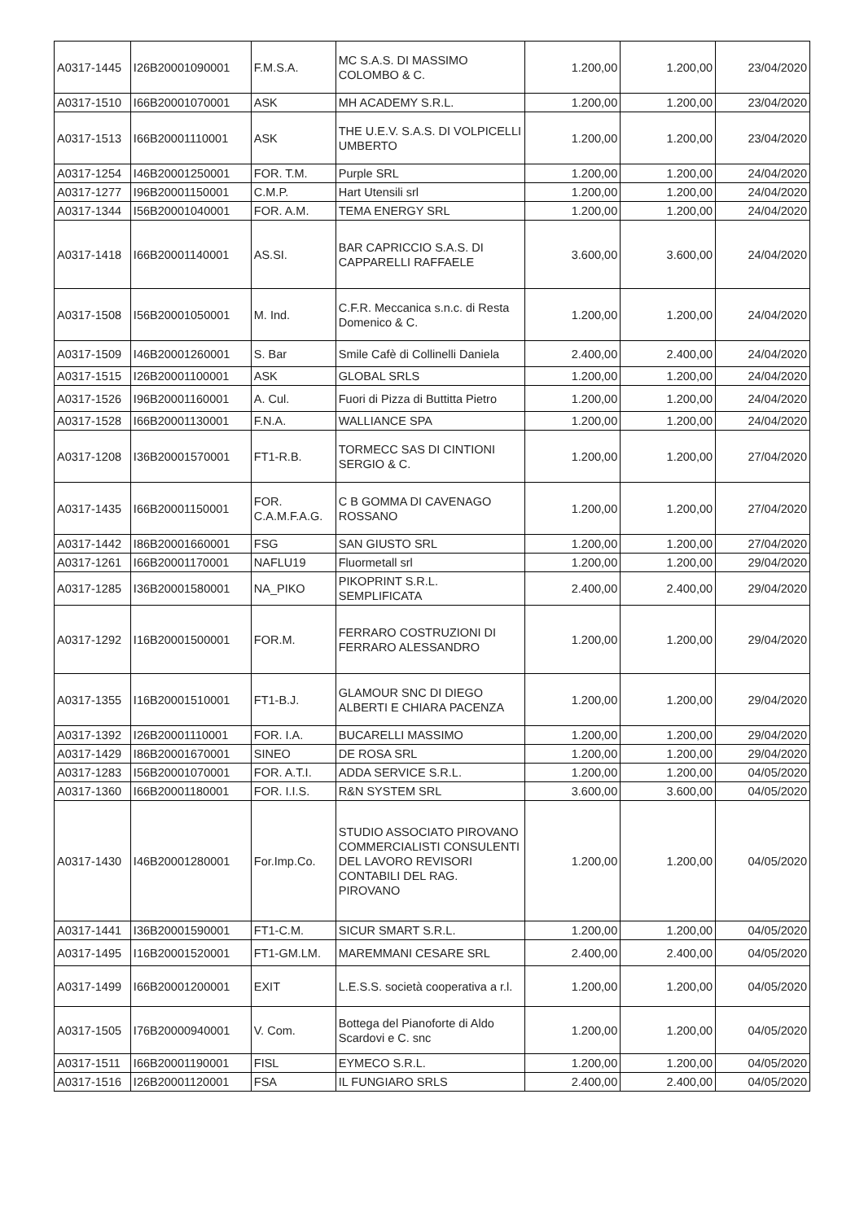| A0317-1445 | I26B20001090001 | F.M.S.A. | MC S.A.S. DI MASSIMO COLOMBO & C. | 1.200,00 | 1.200,00 | 23/04/2020 |
| A0317-1510 | I66B20001070001 | ASK | MH ACADEMY S.R.L. | 1.200,00 | 1.200,00 | 23/04/2020 |
| A0317-1513 | I66B20001110001 | ASK | THE U.E.V. S.A.S. DI VOLPICELLI UMBERTO | 1.200,00 | 1.200,00 | 23/04/2020 |
| A0317-1254 | I46B20001250001 | FOR. T.M. | Purple SRL | 1.200,00 | 1.200,00 | 24/04/2020 |
| A0317-1277 | I96B20001150001 | C.M.P. | Hart Utensili srl | 1.200,00 | 1.200,00 | 24/04/2020 |
| A0317-1344 | I56B20001040001 | FOR. A.M. | TEMA ENERGY SRL | 1.200,00 | 1.200,00 | 24/04/2020 |
| A0317-1418 | I66B20001140001 | AS.SI. | BAR CAPRICCIO S.A.S. DI CAPPARELLI RAFFAELE | 3.600,00 | 3.600,00 | 24/04/2020 |
| A0317-1508 | I56B20001050001 | M. Ind. | C.F.R. Meccanica s.n.c. di Resta Domenico & C. | 1.200,00 | 1.200,00 | 24/04/2020 |
| A0317-1509 | I46B20001260001 | S. Bar | Smile Cafè di Collinelli Daniela | 2.400,00 | 2.400,00 | 24/04/2020 |
| A0317-1515 | I26B20001100001 | ASK | GLOBAL SRLS | 1.200,00 | 1.200,00 | 24/04/2020 |
| A0317-1526 | I96B20001160001 | A. Cul. | Fuori di Pizza di Buttitta Pietro | 1.200,00 | 1.200,00 | 24/04/2020 |
| A0317-1528 | I66B20001130001 | F.N.A. | WALLIANCE SPA | 1.200,00 | 1.200,00 | 24/04/2020 |
| A0317-1208 | I36B20001570001 | FT1-R.B. | TORMECC SAS DI CINTIONI SERGIO & C. | 1.200,00 | 1.200,00 | 27/04/2020 |
| A0317-1435 | I66B20001150001 | FOR. C.A.M.F.A.G. | C B GOMMA DI CAVENAGO ROSSANO | 1.200,00 | 1.200,00 | 27/04/2020 |
| A0317-1442 | I86B20001660001 | FSG | SAN GIUSTO SRL | 1.200,00 | 1.200,00 | 27/04/2020 |
| A0317-1261 | I66B20001170001 | NAFLU19 | Fluormetall srl | 1.200,00 | 1.200,00 | 29/04/2020 |
| A0317-1285 | I36B20001580001 | NA_PIKO | PIKOPRINT S.R.L. SEMPLIFICATA | 2.400,00 | 2.400,00 | 29/04/2020 |
| A0317-1292 | I16B20001500001 | FOR.M. | FERRARO COSTRUZIONI DI FERRARO ALESSANDRO | 1.200,00 | 1.200,00 | 29/04/2020 |
| A0317-1355 | I16B20001510001 | FT1-B.J. | GLAMOUR SNC DI DIEGO ALBERTI E CHIARA PACENZA | 1.200,00 | 1.200,00 | 29/04/2020 |
| A0317-1392 | I26B20001110001 | FOR. I.A. | BUCARELLI MASSIMO | 1.200,00 | 1.200,00 | 29/04/2020 |
| A0317-1429 | I86B20001670001 | SINEO | DE ROSA SRL | 1.200,00 | 1.200,00 | 29/04/2020 |
| A0317-1283 | I56B20001070001 | FOR. A.T.I. | ADDA SERVICE S.R.L. | 1.200,00 | 1.200,00 | 04/05/2020 |
| A0317-1360 | I66B20001180001 | FOR. I.I.S. | R&N SYSTEM SRL | 3.600,00 | 3.600,00 | 04/05/2020 |
| A0317-1430 | I46B20001280001 | For.Imp.Co. | STUDIO ASSOCIATO PIROVANO COMMERCIALISTI CONSULENTI DEL LAVORO REVISORI CONTABILI DEL RAG. PIROVANO | 1.200,00 | 1.200,00 | 04/05/2020 |
| A0317-1441 | I36B20001590001 | FT1-C.M. | SICUR SMART S.R.L. | 1.200,00 | 1.200,00 | 04/05/2020 |
| A0317-1495 | I16B20001520001 | FT1-GM.LM. | MAREMMANI CESARE SRL | 2.400,00 | 2.400,00 | 04/05/2020 |
| A0317-1499 | I66B20001200001 | EXIT | L.E.S.S. società cooperativa a r.l. | 1.200,00 | 1.200,00 | 04/05/2020 |
| A0317-1505 | I76B20000940001 | V. Com. | Bottega del Pianoforte di Aldo Scardovi e C. snc | 1.200,00 | 1.200,00 | 04/05/2020 |
| A0317-1511 | I66B20001190001 | FISL | EYMECO S.R.L. | 1.200,00 | 1.200,00 | 04/05/2020 |
| A0317-1516 | I26B20001120001 | FSA | IL FUNGIARO SRLS | 2.400,00 | 2.400,00 | 04/05/2020 |